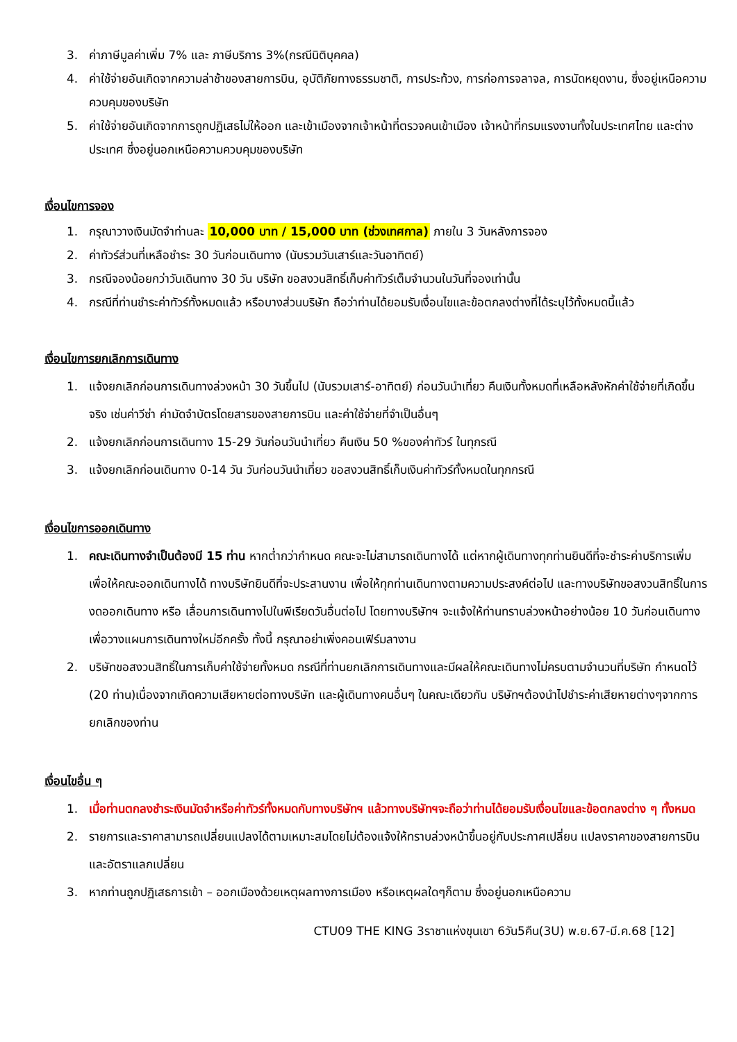3. ค่าภาษีมูลค่าเพิ่ม 7% และ ภาษีบริการ 3%(กรณีนิติบุคคล)
4. ค่าใช้จ่ายอันเกิดจากความล่าช้าของสายการบิน, อุบัติภัยทางธรรมชาติ, การประท้วง, การก่อการจลาจล, การนัดหยุดงาน, ซึ่งอยู่เหนือความควบคุมของบริษัท
5. ค่าใช้จ่ายอันเกิดจากการถูกปฏิเสธไม่ให้ออก และเข้าเมืองจากเจ้าหน้าที่ตรวจคนเข้าเมือง เจ้าหน้าที่กรมแรงงานทั้งในประเทศไทย และต่างประเทศ ซึ่งอยู่นอกเหนือความควบคุมของบริษัท
เงื่อนไขการจอง
1. กรุณาวางเงินมัดจำท่านละ 10,000 บาท / 15,000 บาท (ช่วงเทศกาล) ภายใน 3 วันหลังการจอง
2. ค่าทัวร์ส่วนที่เหลือชำระ 30 วันก่อนเดินทาง (นับรวมวันเสาร์และวันอาทิตย์)
3. กรณีจองน้อยกว่าวันเดินทาง 30 วัน บริษัท ขอสงวนสิทธิ์เก็บค่าทัวร์เต็มจำนวนในวันที่จองเท่านั้น
4. กรณีที่ท่านชำระค่าทัวร์ทั้งหมดแล้ว หรือบางส่วนบริษัท ถือว่าท่านได้ยอมรับเงื่อนไขและข้อตกลงต่างที่ได้ระบุไว้ทั้งหมดนี้แล้ว
เงื่อนไขการยกเลิกการเดินทาง
1. แจ้งยกเลิกก่อนการเดินทางล่วงหน้า 30 วันขึ้นไป (นับรวมเสาร์-อาทิตย์) ก่อนวันนำเที่ยว คืนเงินทั้งหมดที่เหลือหลังหักค่าใช้จ่ายที่เกิดขึ้นจริง เช่นค่าวีซ่า ค่ามัดจำบัตรโดยสารของสายการบิน และค่าใช้จ่ายที่จำเป็นอื่นๆ
2. แจ้งยกเลิกก่อนการเดินทาง 15-29 วันก่อนวันนำเที่ยว คืนเงิน 50 %ของค่าทัวร์ ในทุกรณี
3. แจ้งยกเลิกก่อนเดินทาง 0-14 วัน วันก่อนวันนำเที่ยว ขอสงวนสิทธิ์เก็บเงินค่าทัวร์ทั้งหมดในทุกกรณี
เงื่อนไขการออกเดินทาง
1. คณะเดินทางจำเป็นต้องมี 15 ท่าน หากต่ำกว่ากำหนด คณะจะไม่สามารถเดินทางได้ แต่หากผู้เดินทางทุกท่านยินดีที่จะชำระค่าบริการเพิ่มเพื่อให้คณะออกเดินทางได้ ทางบริษัทยินดีที่จะประสานงาน เพื่อให้ทุกท่านเดินทางตามความประสงค์ต่อไป และทางบริษัทขอสงวนสิทธิ์ในการงดออกเดินทาง หรือ เลื่อนการเดินทางไปในพีเรียดวันอื่นต่อไป โดยทางบริษัทฯ จะแจ้งให้ท่านทราบล่วงหน้าอย่างน้อย 10 วันก่อนเดินทางเพื่อวางแผนการเดินทางใหม่อีกครั้ง ทั้งนี้ กรุณาอย่าเพิ่งคอนเฟิร์มลางาน
2. บริษัทขอสงวนสิทธิ์ในการเก็บค่าใช้จ่ายทั้งหมด กรณีที่ท่านยกเลิกการเดินทางและมีผลให้คณะเดินทางไม่ครบตามจำนวนที่บริษัท กำหนดไว้ (20 ท่าน)เนื่องจากเกิดความเสียหายต่อทางบริษัท และผู้เดินทางคนอื่นๆ ในคณะเดียวกัน บริษัทฯต้องนำไปชำระค่าเสียหายต่างๆจากการยกเลิกของท่าน
เงื่อนไขอื่น ๆ
1. เมื่อท่านตกลงชำระเงินมัดจำหรือค่าทัวร์ทั้งหมดกับทางบริษัทฯ แล้วทางบริษัทฯจะถือว่าท่านได้ยอมรับเงื่อนไขและข้อตกลงต่าง ๆ ทั้งหมด
2. รายการและราคาสามารถเปลี่ยนแปลงได้ตามเหมาะสมโดยไม่ต้องแจ้งให้ทราบล่วงหน้าขึ้นอยู่กับประกาศเปลี่ยน แปลงราคาของสายการบินและอัตราแลกเปลี่ยน
3. หากท่านถูกปฏิเสธการเข้า – ออกเมืองด้วยเหตุผลทางการเมือง หรือเหตุผลใดๆก็ตาม ซึ่งอยู่นอกเหนือความ
CTU09 THE KING 3ราชาแห่งขุนเขา 6วัน5คืน(3U) พ.ย.67-มี.ค.68 [12]